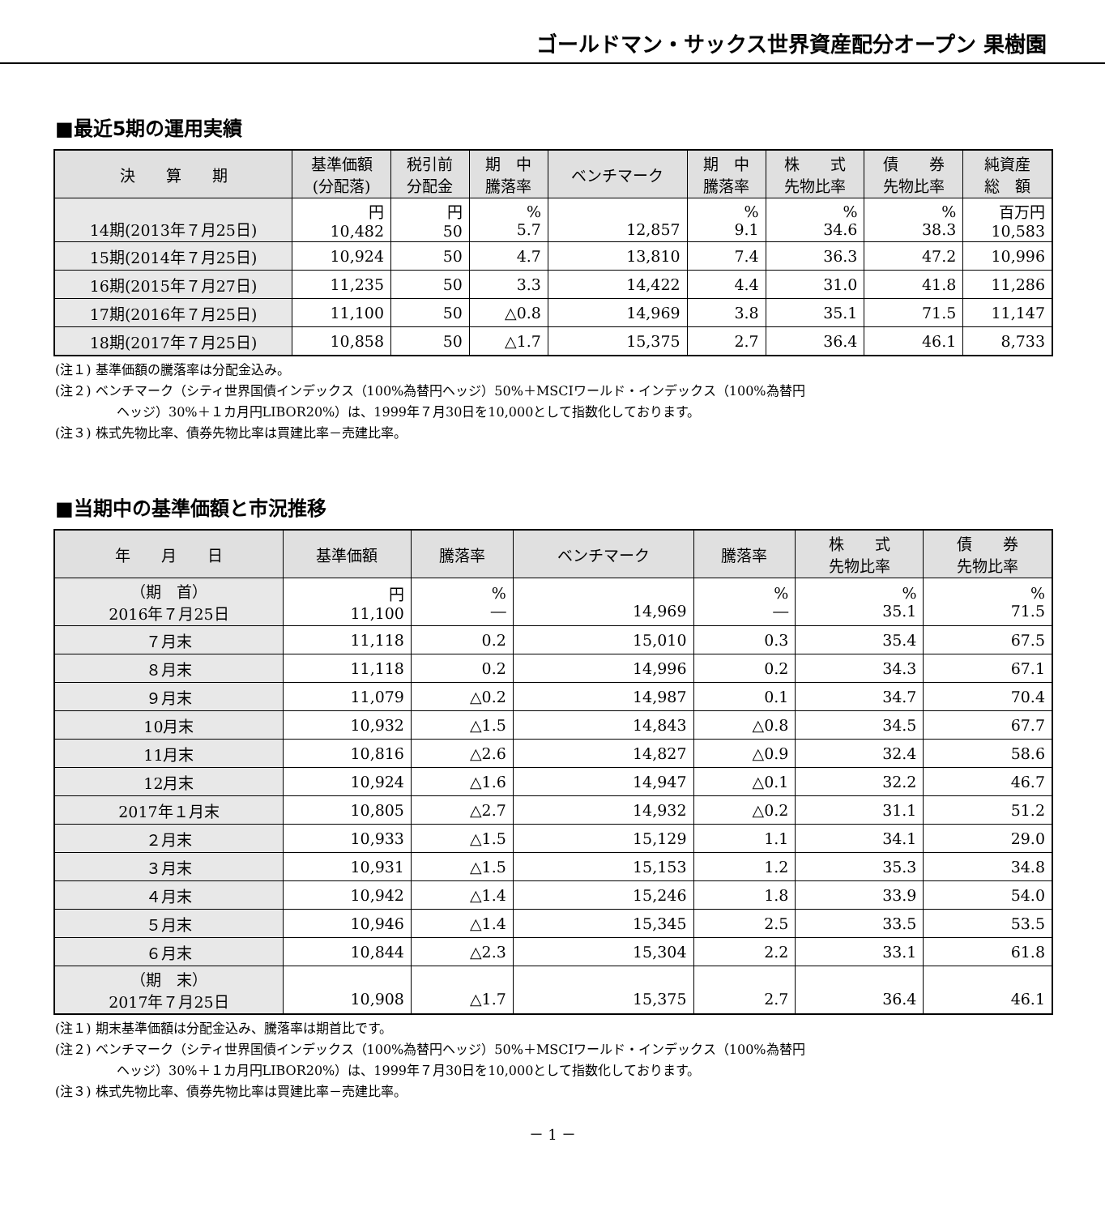ゴールドマン・サックス世界資産配分オープン 果樹園
■最近5期の運用実績
| 決 算 期 | 基準価額 (分配落) | 税引前 分配金 | 期 中 騰落率 | ベンチマーク | 期 中 騰落率 | 株 式 先物比率 | 債 券 先物比率 | 純資産 総 額 |
| --- | --- | --- | --- | --- | --- | --- | --- | --- |
| 14期(2013年７月25日) | 円 10,482 | 円 50 | % 5.7 | 12,857 | % 9.1 | % 34.6 | % 38.3 | 百万円 10,583 |
| 15期(2014年７月25日) | 10,924 | 50 | 4.7 | 13,810 | 7.4 | 36.3 | 47.2 | 10,996 |
| 16期(2015年７月27日) | 11,235 | 50 | 3.3 | 14,422 | 4.4 | 31.0 | 41.8 | 11,286 |
| 17期(2016年７月25日) | 11,100 | 50 | △0.8 | 14,969 | 3.8 | 35.1 | 71.5 | 11,147 |
| 18期(2017年７月25日) | 10,858 | 50 | △1.7 | 15,375 | 2.7 | 36.4 | 46.1 | 8,733 |
(注１) 基準価額の騰落率は分配金込み。
(注２) ベンチマーク（シティ世界国債インデックス（100%為替円ヘッジ）50%＋MSCIワールド・インデックス（100%為替円
ヘッジ）30%＋１カ月円LIBOR20%）は、1999年７月30日を10,000として指数化しております。
(注３) 株式先物比率、債券先物比率は買建比率－売建比率。
■当期中の基準価額と市況推移
| 年 月 日 | 基準価額 | 騰落率 | ベンチマーク | 騰落率 | 株 式 先物比率 | 債 券 先物比率 |
| --- | --- | --- | --- | --- | --- | --- |
| （期 首） 2016年７月25日 | 円 11,100 | % ― | 14,969 | % ― | % 35.1 | % 71.5 |
| ７月末 | 11,118 | 0.2 | 15,010 | 0.3 | 35.4 | 67.5 |
| ８月末 | 11,118 | 0.2 | 14,996 | 0.2 | 34.3 | 67.1 |
| ９月末 | 11,079 | △0.2 | 14,987 | 0.1 | 34.7 | 70.4 |
| 10月末 | 10,932 | △1.5 | 14,843 | △0.8 | 34.5 | 67.7 |
| 11月末 | 10,816 | △2.6 | 14,827 | △0.9 | 32.4 | 58.6 |
| 12月末 | 10,924 | △1.6 | 14,947 | △0.1 | 32.2 | 46.7 |
| 2017年１月末 | 10,805 | △2.7 | 14,932 | △0.2 | 31.1 | 51.2 |
| ２月末 | 10,933 | △1.5 | 15,129 | 1.1 | 34.1 | 29.0 |
| ３月末 | 10,931 | △1.5 | 15,153 | 1.2 | 35.3 | 34.8 |
| ４月末 | 10,942 | △1.4 | 15,246 | 1.8 | 33.9 | 54.0 |
| ５月末 | 10,946 | △1.4 | 15,345 | 2.5 | 33.5 | 53.5 |
| ６月末 | 10,844 | △2.3 | 15,304 | 2.2 | 33.1 | 61.8 |
| （期 末） 2017年７月25日 | 10,908 | △1.7 | 15,375 | 2.7 | 36.4 | 46.1 |
(注１) 期末基準価額は分配金込み、騰落率は期首比です。
(注２) ベンチマーク（シティ世界国債インデックス（100%為替円ヘッジ）50%＋MSCIワールド・インデックス（100%為替円
ヘッジ）30%＋１カ月円LIBOR20%）は、1999年７月30日を10,000として指数化しております。
(注３) 株式先物比率、債券先物比率は買建比率－売建比率。
－ 1 －